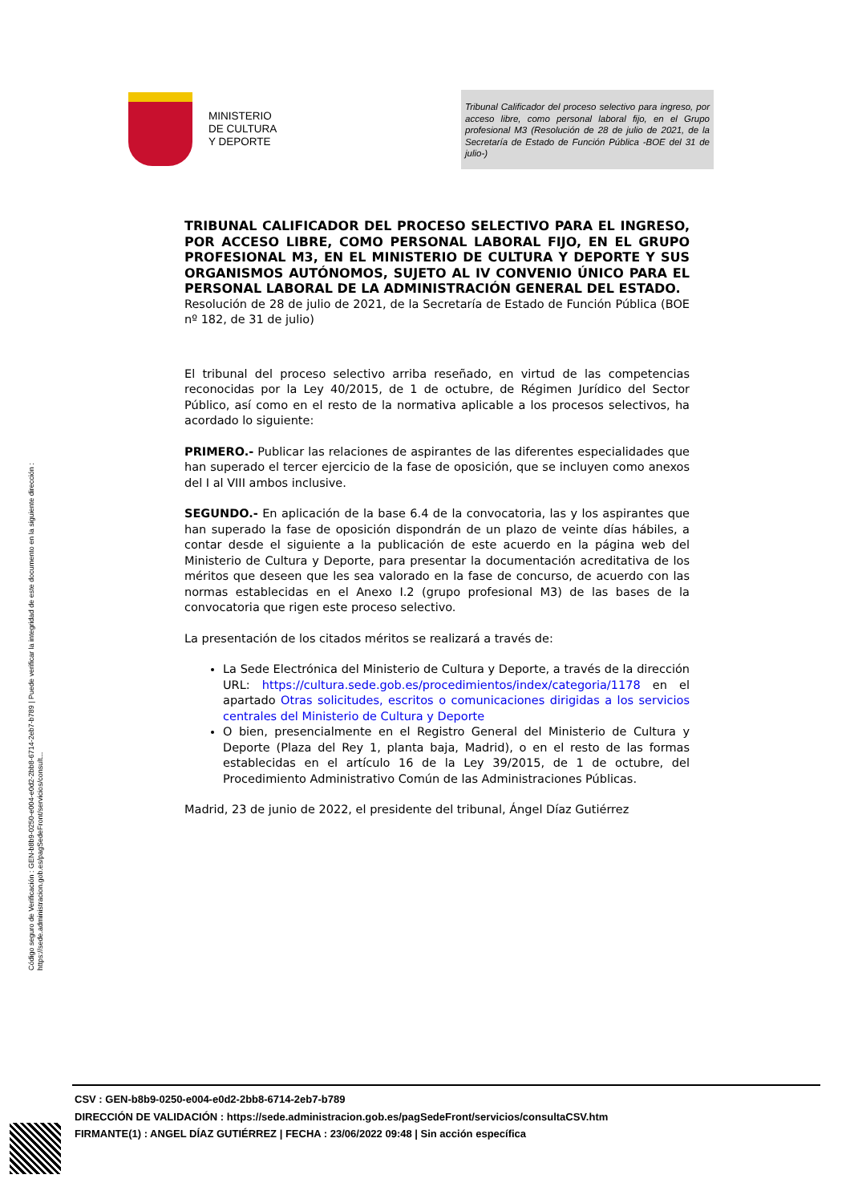MINISTERIO
DE CULTURA
Y DEPORTE
Tribunal Calificador del proceso selectivo para ingreso, por acceso libre, como personal laboral fijo, en el Grupo profesional M3 (Resolución de 28 de julio de 2021, de la Secretaría de Estado de Función Pública -BOE del 31 de julio-)
TRIBUNAL CALIFICADOR DEL PROCESO SELECTIVO PARA EL INGRESO, POR ACCESO LIBRE, COMO PERSONAL LABORAL FIJO, EN EL GRUPO PROFESIONAL M3, EN EL MINISTERIO DE CULTURA Y DEPORTE Y SUS ORGANISMOS AUTÓNOMOS, SUJETO AL IV CONVENIO ÚNICO PARA EL PERSONAL LABORAL DE LA ADMINISTRACIÓN GENERAL DEL ESTADO.
Resolución de 28 de julio de 2021, de la Secretaría de Estado de Función Pública (BOE nº 182, de 31 de julio)
El tribunal del proceso selectivo arriba reseñado, en virtud de las competencias reconocidas por la Ley 40/2015, de 1 de octubre, de Régimen Jurídico del Sector Público, así como en el resto de la normativa aplicable a los procesos selectivos, ha acordado lo siguiente:
PRIMERO.- Publicar las relaciones de aspirantes de las diferentes especialidades que han superado el tercer ejercicio de la fase de oposición, que se incluyen como anexos del I al VIII ambos inclusive.
SEGUNDO.- En aplicación de la base 6.4 de la convocatoria, las y los aspirantes que han superado la fase de oposición dispondrán de un plazo de veinte días hábiles, a contar desde el siguiente a la publicación de este acuerdo en la página web del Ministerio de Cultura y Deporte, para presentar la documentación acreditativa de los méritos que deseen que les sea valorado en la fase de concurso, de acuerdo con las normas establecidas en el Anexo I.2 (grupo profesional M3) de las bases de la convocatoria que rigen este proceso selectivo.
La presentación de los citados méritos se realizará a través de:
La Sede Electrónica del Ministerio de Cultura y Deporte, a través de la dirección URL: https://cultura.sede.gob.es/procedimientos/index/categoria/1178 en el apartado Otras solicitudes, escritos o comunicaciones dirigidas a los servicios centrales del Ministerio de Cultura y Deporte
O bien, presencialmente en el Registro General del Ministerio de Cultura y Deporte (Plaza del Rey 1, planta baja, Madrid), o en el resto de las formas establecidas en el artículo 16 de la Ley 39/2015, de 1 de octubre, del Procedimiento Administrativo Común de las Administraciones Públicas.
Madrid, 23 de junio de 2022, el presidente del tribunal, Ángel Díaz Gutiérrez
Código seguro de Verificación : GEN-b8b9-0250-e004-e0d2-2bb8-6714-2eb7-b789 | Puede verificar la integridad de este documento en la siguiente dirección :
https://sede.administracion.gob.es/pagSedeFront/servicios/consult...
CSV : GEN-b8b9-0250-e004-e0d2-2bb8-6714-2eb7-b789
DIRECCIÓN DE VALIDACIÓN : https://sede.administracion.gob.es/pagSedeFront/servicios/consultaCSV.htm
FIRMANTE(1) : ANGEL DÍAZ GUTIÉRREZ | FECHA : 23/06/2022 09:48 | Sin acción específica